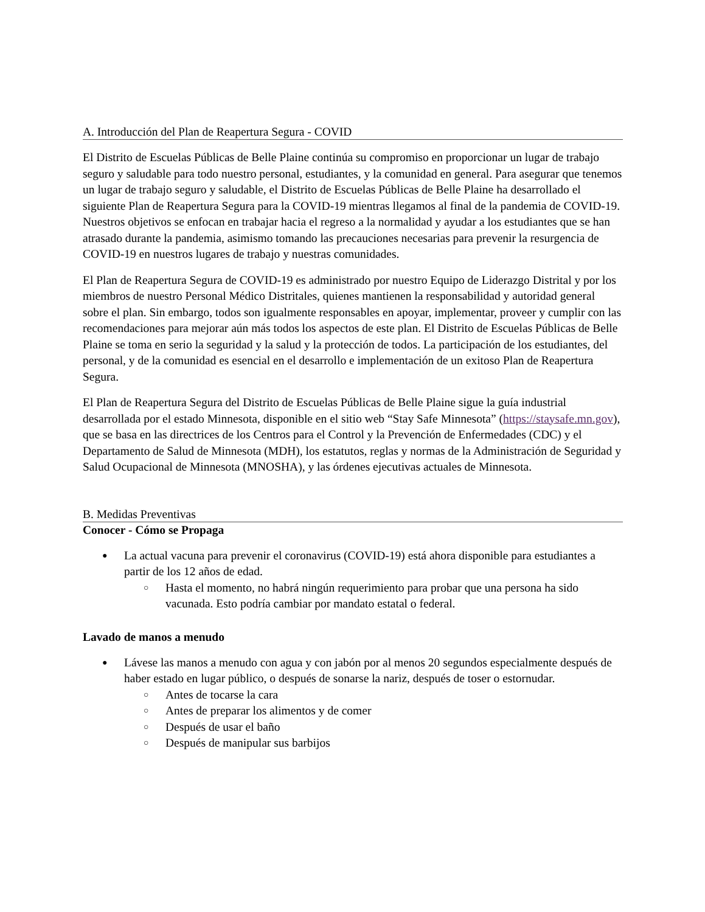A. Introducción del Plan de Reapertura Segura - COVID
El Distrito de Escuelas Públicas de Belle Plaine continúa su compromiso en proporcionar un lugar de trabajo seguro y saludable para todo nuestro personal, estudiantes, y la comunidad en general. Para asegurar que tenemos un lugar de trabajo seguro y saludable, el Distrito de Escuelas Públicas de Belle Plaine ha desarrollado el siguiente Plan de Reapertura Segura para la COVID-19 mientras llegamos al final de la pandemia de COVID-19. Nuestros objetivos se enfocan en trabajar hacia el regreso a la normalidad y ayudar a los estudiantes que se han atrasado durante la pandemia, asimismo tomando las precauciones necesarias para prevenir la resurgencia de COVID-19 en nuestros lugares de trabajo y nuestras comunidades.
El Plan de Reapertura Segura de COVID-19 es administrado por nuestro Equipo de Liderazgo Distrital y por los miembros de nuestro Personal Médico Distritales, quienes mantienen la responsabilidad y autoridad general sobre el plan. Sin embargo, todos son igualmente responsables en apoyar, implementar, proveer y cumplir con las recomendaciones para mejorar aún más todos los aspectos de este plan. El Distrito de Escuelas Públicas de Belle Plaine se toma en serio la seguridad y la salud y la protección de todos. La participación de los estudiantes, del personal, y de la comunidad es esencial en el desarrollo e implementación de un exitoso Plan de Reapertura Segura.
El Plan de Reapertura Segura del Distrito de Escuelas Públicas de Belle Plaine sigue la guía industrial desarrollada por el estado Minnesota, disponible en el sitio web “Stay Safe Minnesota” (https://staysafe.mn.gov), que se basa en las directrices de los Centros para el Control y la Prevención de Enfermedades (CDC) y el Departamento de Salud de Minnesota (MDH), los estatutos, reglas y normas de la Administración de Seguridad y Salud Ocupacional de Minnesota (MNOSHA), y las órdenes ejecutivas actuales de Minnesota.
B. Medidas Preventivas
Conocer - Cómo se Propaga
● La actual vacuna para prevenir el coronavirus (COVID-19) está ahora disponible para estudiantes a partir de los 12 años de edad.
○ Hasta el momento, no habrá ningún requerimiento para probar que una persona ha sido vacunada. Esto podría cambiar por mandato estatal o federal.
Lavado de manos a menudo
● Lávese las manos a menudo con agua y con jabón por al menos 20 segundos especialmente después de haber estado en lugar público, o después de sonarse la nariz, después de toser o estornudar.
○ Antes de tocarse la cara
○ Antes de preparar los alimentos y de comer
○ Después de usar el baño
○ Después de manipular sus barbijos